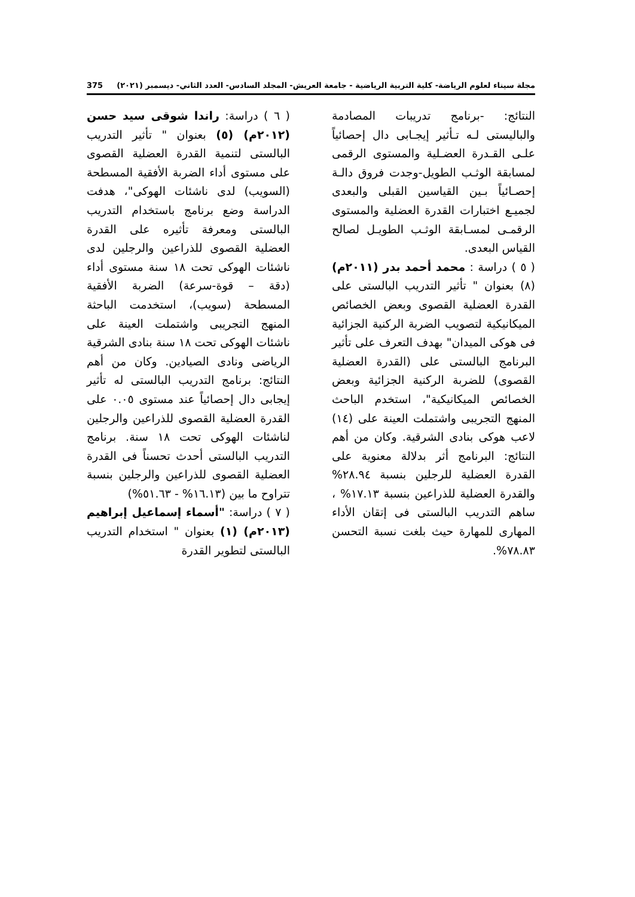مجلة سيناء لعلوم الرياضة- كلية التربية الرياضية - جامعة العريش- المجلد السادس- العدد الثاني- ديسمبر (٢٠٢١) 375
النتائج: -برنامج تدريبات المصادمة والباليستى لـه تـأثير إيجـابى دال إحصائياً علـى القـدرة العضـلية والمستوى الرقمى لمسابقة الوثـب الطويل-وجدت فروق دالـة إحصـائياً بـين القياسين القبلى والبعدى لجميـع اختبارات القدرة العضلية والمستوى الرقمـى لمسـابقة الوثـب الطويـل لصالح القياس البعدى.
( ٥ ) دراسة : محمد أحمد بدر (٢٠١١م)(٨) بعنوان " تأثير التدريب البالستى على القدرة العضلية القصوى وبعض الخصائص الميكانيكية لتصويب الضربة الركنية الجزائية فى هوكى الميدان" بهدف التعرف على تأثير البرنامج البالستى على (القدرة العضلية القصوى) للضربة الركنية الجزائية وبعض الخصائص الميكانيكية"، استخدم الباحث المنهج التجريبى واشتملت العينة على (١٤) لاعب هوكى بنادى الشرقية. وكان من أهم النتائج: البرنامج أثر بدلالة معنوية على القدرة العضلية للرجلين بنسبة ٢٨.٩٤% والقدرة العضلية للذراعين بنسبة ١٧.١٣% ، ساهم التدريب البالستى فى إتقان الأداء المهارى للمهارة حيث بلغت نسبة التحسن ٧٨.٨٣%.
( ٦ ) دراسة: راندا شوقى سيد حسن (٢٠١٢م) (٥) بعنوان " تأثير التدريب البالستى لتنمية القدرة العضلية القصوى على مستوى أداء الضربة الأفقية المسطحة (السويب) لدى ناشئات الهوكى"، هدفت الدراسة وضع برنامج باستخدام التدريب البالستى ومعرفة تأثيره على القدرة العضلية القصوى للذراعين والرجلين لدى ناشئات الهوكى تحت ١٨ سنة مستوى أداء (دقة – قوة-سرعة) الضربة الأفقية المسطحة (سويب)، استخدمت الباحثة المنهج التجريبى واشتملت العينة على ناشئات الهوكى تحت ١٨ سنة بنادى الشرقية الرياضى ونادى الصيادين. وكان من أهم النتائج: برنامج التدريب البالستى له تأثير إيجابى دال إحصائياً عند مستوى ٠.٠٥ على القدرة العضلية القصوى للذراعين والرجلين لناشئات الهوكى تحت ١٨ سنة. برنامج التدريب البالستى أحدث تحسناً فى القدرة العضلية القصوى للذراعين والرجلين بنسبة تتراوح ما بين (١٦.١٣% - ٥١.٦٣%)
( ٧ ) دراسة: "أسماء إسماعيل إبراهيم (٢٠١٣م) (١) بعنوان " استخدام التدريب البالستى لتطوير القدرة